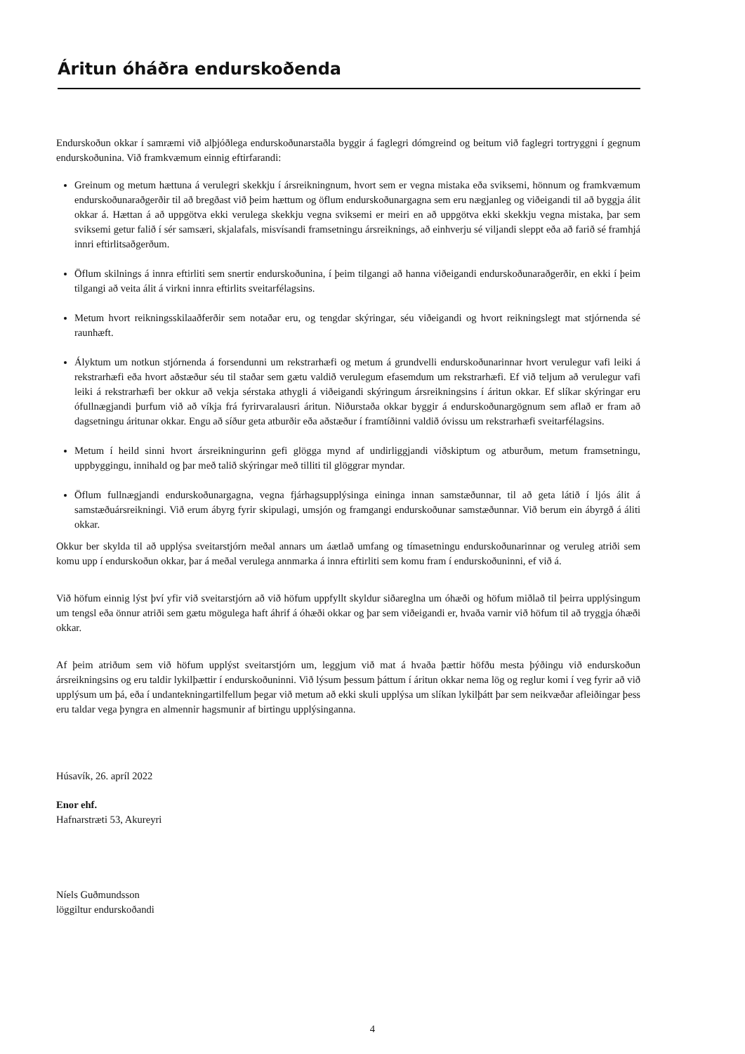Áritun óháðra endurskoðenda
Endurskoðun okkar í samræmi við alþjóðlega endurskoðunarstaðla byggir á faglegri dómgreind og beitum við faglegri tortryggni í gegnum endurskoðunina. Við framkvæmum einnig eftirfarandi:
Greinum og metum hættuna á verulegri skekkju í ársreikningnum, hvort sem er vegna mistaka eða sviksemi, hönnum og framkvæmum endurskoðunaraðgerðir til að bregðast við þeim hættum og öflum endurskoðunargagna sem eru nægjanleg og viðeigandi til að byggja álit okkar á. Hættan á að uppgötva ekki verulega skekkju vegna sviksemi er meiri en að uppgötva ekki skekkju vegna mistaka, þar sem sviksemi getur falið í sér samsæri, skjalafals, misvísandi framsetningu ársreiknings, að einhverju sé viljandi sleppt eða að farið sé framhjá innri eftirlitsaðgerðum.
Öflum skilnings á innra eftirliti sem snertir endurskoðunina, í þeim tilgangi að hanna viðeigandi endurskoðunaraðgerðir, en ekki í þeim tilgangi að veita álit á virkni innra eftirlits sveitarfélagsins.
Metum hvort reikningsskilaaðferðir sem notaðar eru, og tengdar skýringar, séu viðeigandi og hvort reikningslegt mat stjórnenda sé raunhæft.
Ályktum um notkun stjórnenda á forsendunni um rekstrarhæfi og metum á grundvelli endurskoðunarinnar hvort verulegur vafi leiki á rekstrarhæfi eða hvort aðstæður séu til staðar sem gætu valdið verulegum efasemdum um rekstrarhæfi. Ef við teljum að verulegur vafi leiki á rekstrarhæfi ber okkur að vekja sérstaka athygli á viðeigandi skýringum ársreikningsins í áritun okkar. Ef slíkar skýringar eru ófullnægjandi þurfum við að víkja frá fyrirvaralausri áritun. Niðurstaða okkar byggir á endurskoðunargögnum sem aflað er fram að dagsetningu áritunar okkar. Engu að síður geta atburðir eða aðstæður í framtíðinni valdið óvissu um rekstrarhæfi sveitarfélagsins.
Metum í heild sinni hvort ársreikningurinn gefi glögga mynd af undirliggjandi viðskiptum og atburðum, metum framsetningu, uppbyggingu, innihald og þar með talið skýringar með tilliti til glöggrar myndar.
Öflum fullnægjandi endurskoðunargagna, vegna fjárhagsupplýsinga eininga innan samstæðunnar, til að geta látið í ljós álit á samstæðuársreikningi. Við erum ábyrg fyrir skipulagi, umsjón og framgangi endurskoðunar samstæðunnar. Við berum ein ábyrgð á áliti okkar.
Okkur ber skylda til að upplýsa sveitarstjórn meðal annars um áætlað umfang og tímasetningu endurskoðunarinnar og veruleg atriði sem komu upp í endurskoðun okkar, þar á meðal verulega annmarka á innra eftirliti sem komu fram í endurskoðuninni, ef við á.
Við höfum einnig lýst því yfir við sveitarstjórn að við höfum uppfyllt skyldur siðareglna um óhæði og höfum miðlað til þeirra upplýsingum um tengsl eða önnur atriði sem gætu mögulega haft áhrif á óhæði okkar og þar sem viðeigandi er, hvaða varnir við höfum til að tryggja óhæði okkar.
Af þeim atriðum sem við höfum upplýst sveitarstjórn um, leggjum við mat á hvaða þættir höfðu mesta þýðingu við endurskoðun ársreikningsins og eru taldir lykilþættir í endurskoðuninni. Við lýsum þessum þáttum í áritun okkar nema lög og reglur komi í veg fyrir að við upplýsum um þá, eða í undantekningartilfellum þegar við metum að ekki skuli upplýsa um slíkan lykilþátt þar sem neikvæðar afleiðingar þess eru taldar vega þyngra en almennir hagsmunir af birtingu upplýsinganna.
Húsavík, 26. apríl 2022
Enor ehf.
Hafnarstræti 53, Akureyri
Níels Guðmundsson
löggiltur endurskoðandi
4